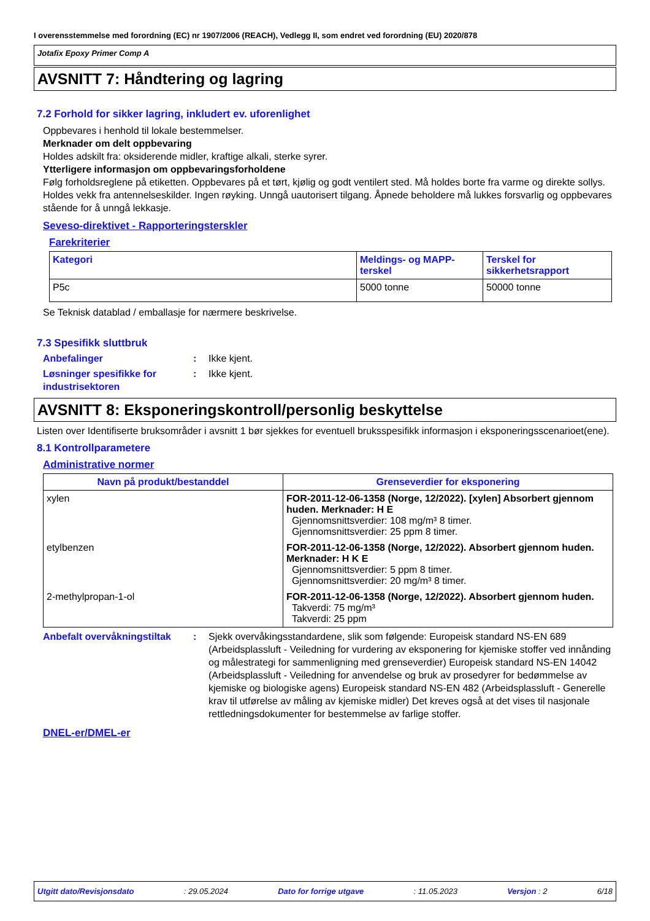I overensstemmelse med forordning (EC) nr 1907/2006 (REACH), Vedlegg II, som endret ved forordning (EU) 2020/878
Jotafix Epoxy Primer Comp A
AVSNITT 7: Håndtering og lagring
7.2 Forhold for sikker lagring, inkludert ev. uforenlighet
Oppbevares i henhold til lokale bestemmelser.
Merknader om delt oppbevaring
Holdes adskilt fra: oksiderende midler, kraftige alkali, sterke syrer.
Ytterligere informasjon om oppbevaringsforholdene
Følg forholdsreglene på etiketten. Oppbevares på et tørt, kjølig og godt ventilert sted. Må holdes borte fra varme og direkte sollys. Holdes vekk fra antennelseskilder. Ingen røyking. Unngå uautorisert tilgang. Åpnede beholdere må lukkes forsvarlig og oppbevares stående for å unngå lekkasje.
Seveso-direktivet - Rapporteringsterskler
Farekriterier
| Kategori | Meldings- og MAPP-terskel | Terskel for sikkerhetsrapport |
| --- | --- | --- |
| P5c | 5000 tonne | 50000 tonne |
Se Teknisk datablad / emballasje for nærmere beskrivelse.
7.3 Spesifikk sluttbruk
Anbefalinger : Ikke kjent.
Løsninger spesifikke for industrisektoren
: Ikke kjent.
AVSNITT 8: Eksponeringskontroll/personlig beskyttelse
Listen over Identifiserte bruksområder i avsnitt 1 bør sjekkes for eventuell bruksspesifikk informasjon i eksponeringsscenarioet(ene).
8.1 Kontrollparametere
Administrative normer
| Navn på produkt/bestanddel | Grenseverdier for eksponering |
| --- | --- |
| xylen | FOR-2011-12-06-1358 (Norge, 12/2022). [xylen] Absorbert gjennom huden. Merknader: H E Gjennomsnittsverdier: 108 mg/m³ 8 timer. Gjennomsnittsverdier: 25 ppm 8 timer. |
| etylbenzen | FOR-2011-12-06-1358 (Norge, 12/2022). Absorbert gjennom huden. Merknader: H K E Gjennomsnittsverdier: 5 ppm 8 timer. Gjennomsnittsverdier: 20 mg/m³ 8 timer. |
| 2-methylpropan-1-ol | FOR-2011-12-06-1358 (Norge, 12/2022). Absorbert gjennom huden. Takverdi: 75 mg/m³ Takverdi: 25 ppm |
Anbefalt overvåkningstiltak
: Sjekk overvåkingsstandardene, slik som følgende: Europeisk standard NS-EN 689 (Arbeidsplassluft - Veiledning for vurdering av eksponering for kjemiske stoffer ved innånding og målestrategi for sammenligning med grenseverdier) Europeisk standard NS-EN 14042 (Arbeidsplassluft - Veiledning for anvendelse og bruk av prosedyrer for bedømmelse av kjemiske og biologiske agens) Europeisk standard NS-EN 482 (Arbeidsplassluft - Generelle krav til utførelse av måling av kjemiske midler) Det kreves også at det vises til nasjonale rettledningsdokumenter for bestemmelse av farlige stoffer.
DNEL-er/DMEL-er
Utgitt dato/Revisjonsdato: 29.05.2024 Dato for forrige utgave: 11.05.2023 Versjon : 2 6/18